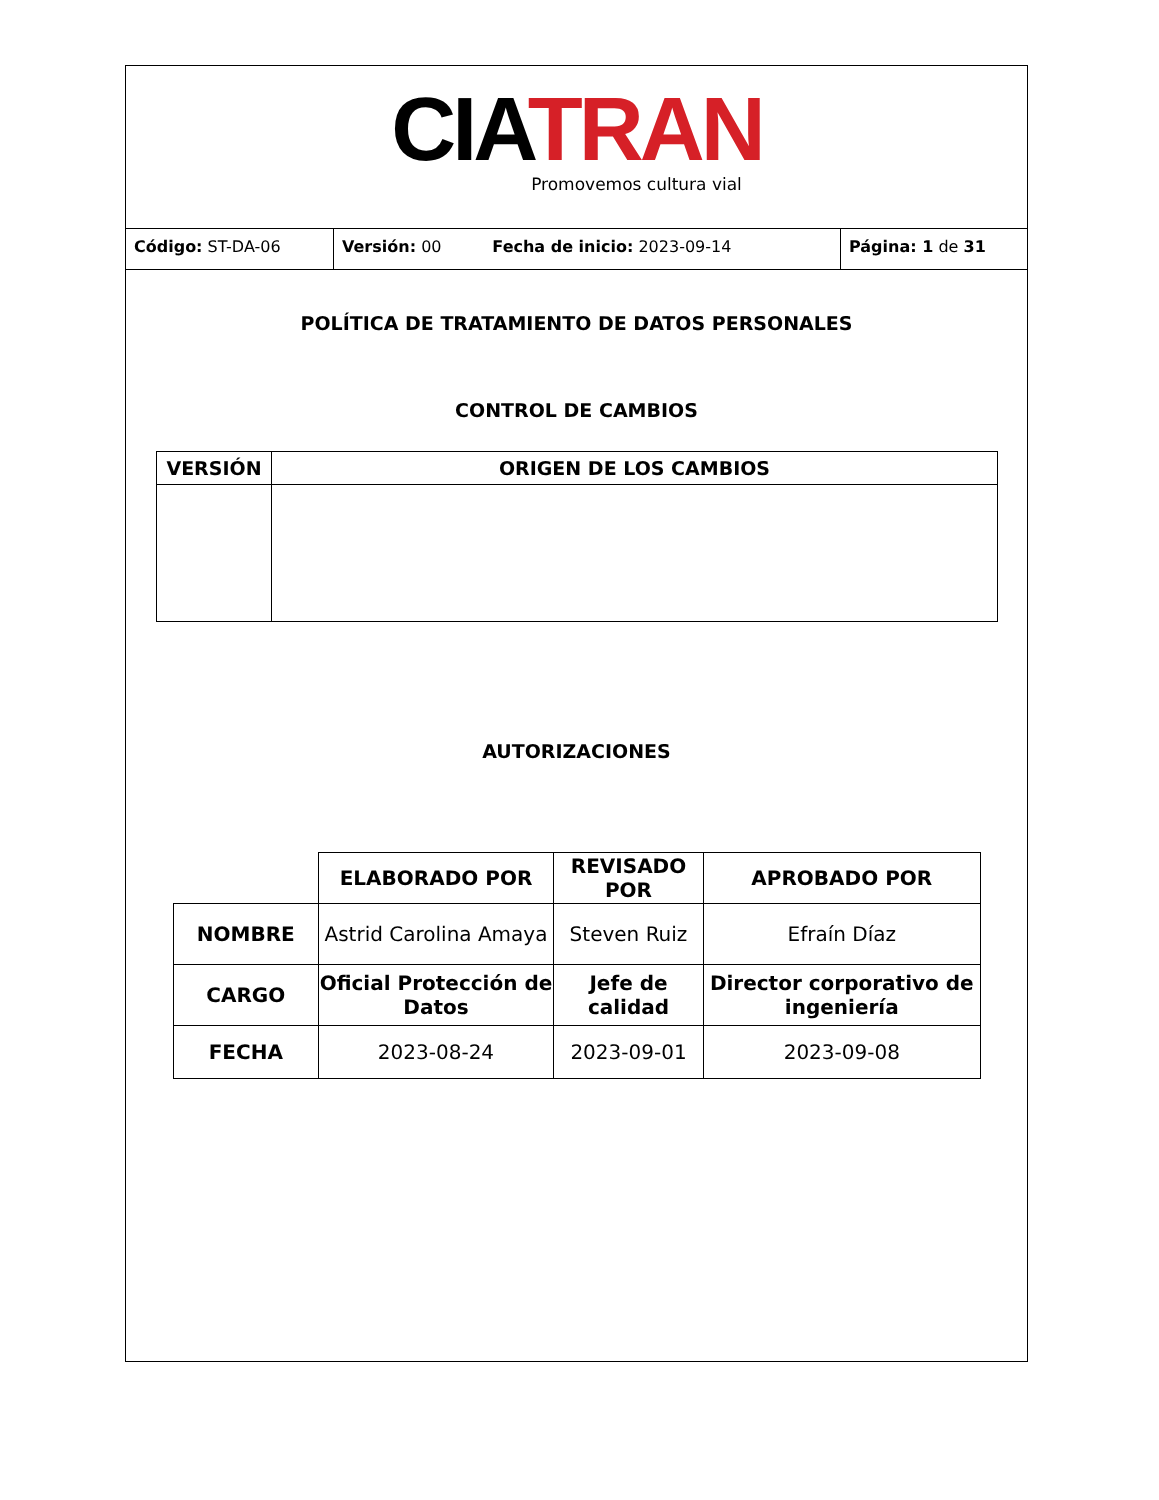CIA TRAN
Promovemos cultura vial
Código: ST-DA-06 Versión: 00 Fecha de inicio: 2023-09-14 Página: 1 de 31
POLÍTICA DE TRATAMIENTO DE DATOS PERSONALES
CONTROL DE CAMBIOS
| VERSIÓN | ORIGEN DE LOS CAMBIOS |
| --- | --- |
AUTORIZACIONES
| | ELABORADO POR | REVISADO POR | APROBADO POR |
| NOMBRE | Astrid Carolina Amaya | Steven Ruiz | Efraín Díaz |
| CARGO | Oficial Protección de Datos | Jefe de calidad | Director corporativo de ingeniería |
| FECHA | 2023-08-24 | 2023-09-01 | 2023-09-08 |